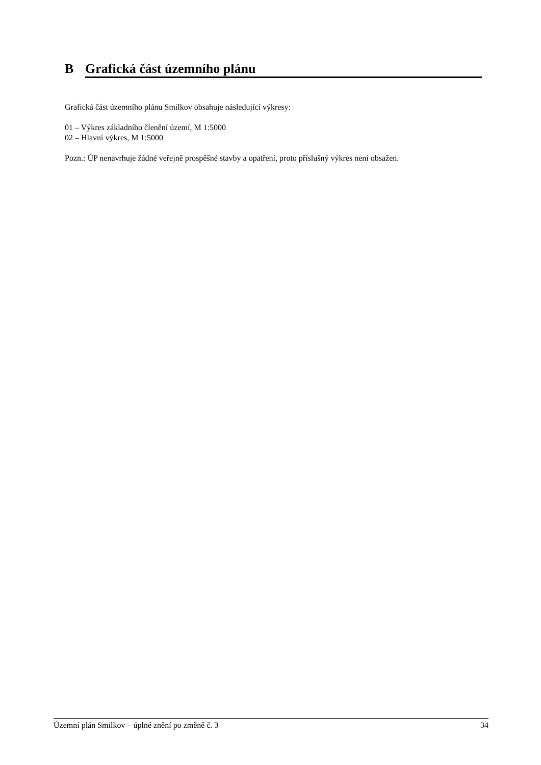B Grafická část územního plánu
Grafická část územního plánu Smilkov obsahuje následující výkresy:
01 – Výkres základního členění území, M 1:5000
02 – Hlavní výkres, M 1:5000
Pozn.: ÚP nenavrhuje žádné veřejně prospěšné stavby a opatření, proto příslušný výkres není obsažen.
Územní plán Smilkov – úplné znění po změně č. 3 34